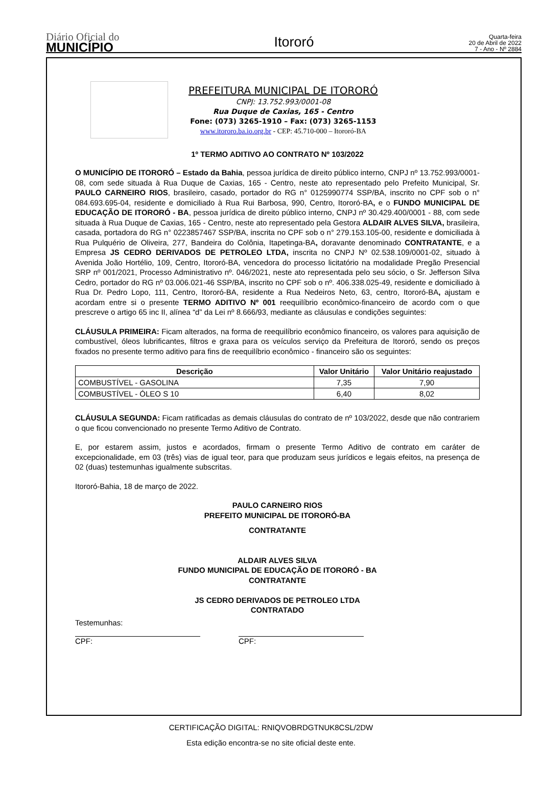Diário Oficial do
MUNICÍPIO
Itororó
Quarta-feira
20 de Abril de 2022
7 - Ano - Nº 2884
PREFEITURA MUNICIPAL DE ITORORÓ
CNPJ: 13.752.993/0001-08
Rua Duque de Caxias, 165 - Centro
Fone: (073) 3265-1910 – Fax: (073) 3265-1153
www.itororo.ba.io.org.br - CEP: 45.710-000 – Itororó-BA
1º TERMO ADITIVO AO CONTRATO Nº 103/2022
O MUNICÍPIO DE ITORORÓ – Estado da Bahia, pessoa jurídica de direito público interno, CNPJ nº 13.752.993/0001-08, com sede situada à Rua Duque de Caxias, 165 - Centro, neste ato representado pelo Prefeito Municipal, Sr. PAULO CARNEIRO RIOS, brasileiro, casado, portador do RG n° 0125990774 SSP/BA, inscrito no CPF sob o n° 084.693.695-04, residente e domiciliado à Rua Rui Barbosa, 990, Centro, Itororó-BA, e o FUNDO MUNICIPAL DE EDUCAÇÃO DE ITORORÓ - BA, pessoa jurídica de direito público interno, CNPJ nº 30.429.400/0001 - 88, com sede situada à Rua Duque de Caxias, 165 - Centro, neste ato representado pela Gestora ALDAIR ALVES SILVA, brasileira, casada, portadora do RG n° 0223857467 SSP/BA, inscrita no CPF sob o n° 279.153.105-00, residente e domiciliada à Rua Pulquério de Oliveira, 277, Bandeira do Colônia, Itapetinga-BA, doravante denominado CONTRATANTE, e a Empresa JS CEDRO DERIVADOS DE PETROLEO LTDA, inscrita no CNPJ Nº 02.538.109/0001-02, situado à Avenida João Hortélio, 109, Centro, Itororó-BA, vencedora do processo licitatório na modalidade Pregão Presencial SRP nº 001/2021, Processo Administrativo nº. 046/2021, neste ato representada pelo seu sócio, o Sr. Jefferson Silva Cedro, portador do RG nº 03.006.021-46 SSP/BA, inscrito no CPF sob o nº. 406.338.025-49, residente e domiciliado à Rua Dr. Pedro Lopo, 111, Centro, Itororó-BA, residente a Rua Nedeiros Neto, 63, centro, Itororó-BA, ajustam e acordam entre si o presente TERMO ADITIVO Nº 001 reequilíbrio econômico-financeiro de acordo com o que prescreve o artigo 65 inc II, alínea “d” da Lei nº 8.666/93, mediante as cláusulas e condições seguintes:
CLÁUSULA PRIMEIRA: Ficam alterados, na forma de reequilíbrio econômico financeiro, os valores para aquisição de combustível, óleos lubrificantes, filtros e graxa para os veículos serviço da Prefeitura de Itororó, sendo os preços fixados no presente termo aditivo para fins de reequilíbrio econômico - financeiro são os seguintes:
| Descrição | Valor Unitário | Valor Unitário reajustado |
| --- | --- | --- |
| COMBUSTÍVEL - GASOLINA | 7,35 | 7,90 |
| COMBUSTÍVEL - ÓLEO S 10 | 6,40 | 8,02 |
CLÁUSULA SEGUNDA: Ficam ratificadas as demais cláusulas do contrato de nº 103/2022, desde que não contrariem o que ficou convencionado no presente Termo Aditivo de Contrato.
E, por estarem assim, justos e acordados, firmam o presente Termo Aditivo de contrato em caráter de excepcionalidade, em 03 (três) vias de igual teor, para que produzam seus jurídicos e legais efeitos, na presença de 02 (duas) testemunhas igualmente subscritas.
Itororó-Bahia, 18 de março de 2022.
PAULO CARNEIRO RIOS
PREFEITO MUNICIPAL DE ITORORÓ-BA
CONTRATANTE
ALDAIR ALVES SILVA
FUNDO MUNICIPAL DE EDUCAÇÃO DE ITORORÓ - BA
CONTRATANTE
JS CEDRO DERIVADOS DE PETROLEO LTDA
CONTRATADO
Testemunhas:
CPF: CPF:
CERTIFICAÇÃO DIGITAL: RNIQVOBRDGTNUK8CSL/2DW
Esta edição encontra-se no site oficial deste ente.